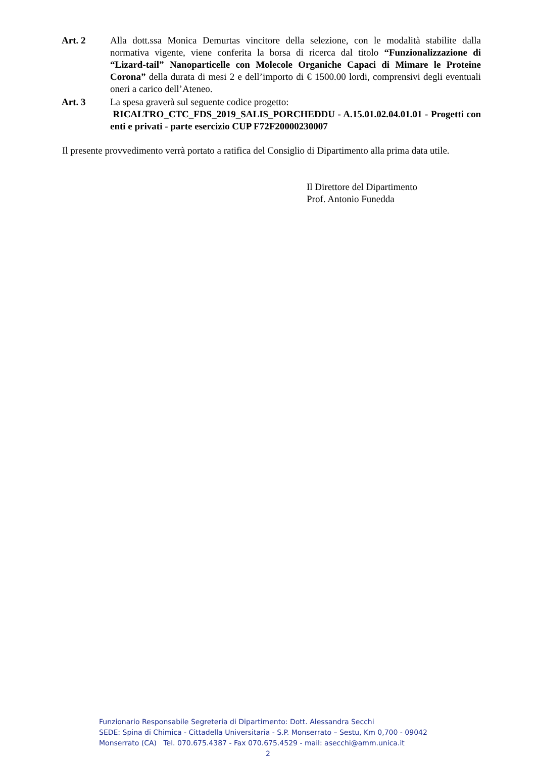Art. 2 Alla dott.ssa Monica Demurtas vincitore della selezione, con le modalità stabilite dalla normativa vigente, viene conferita la borsa di ricerca dal titolo “Funzionalizzazione di “Lizard-tail” Nanoparticelle con Molecole Organiche Capaci di Mimare le Proteine Corona” della durata di mesi 2 e dell’importo di € 1500.00 lordi, comprensivi degli eventuali oneri a carico dell’Ateneo.
Art. 3 La spesa graverà sul seguente codice progetto:
RICALTRO_CTC_FDS_2019_SALIS_PORCHEDDU - A.15.01.02.04.01.01 - Progetti con enti e privati - parte esercizio CUP F72F20000230007
Il presente provvedimento verrà portato a ratifica del Consiglio di Dipartimento alla prima data utile.
Il Direttore del Dipartimento
Prof. Antonio Funedda
Funzionario Responsabile Segreteria di Dipartimento: Dott. Alessandra Secchi
SEDE: Spina di Chimica - Cittadella Universitaria - S.P. Monserrato – Sestu, Km 0,700 - 09042
Monserrato (CA) Tel. 070.675.4387 - Fax 070.675.4529 - mail: asecchi@amm.unica.it
2